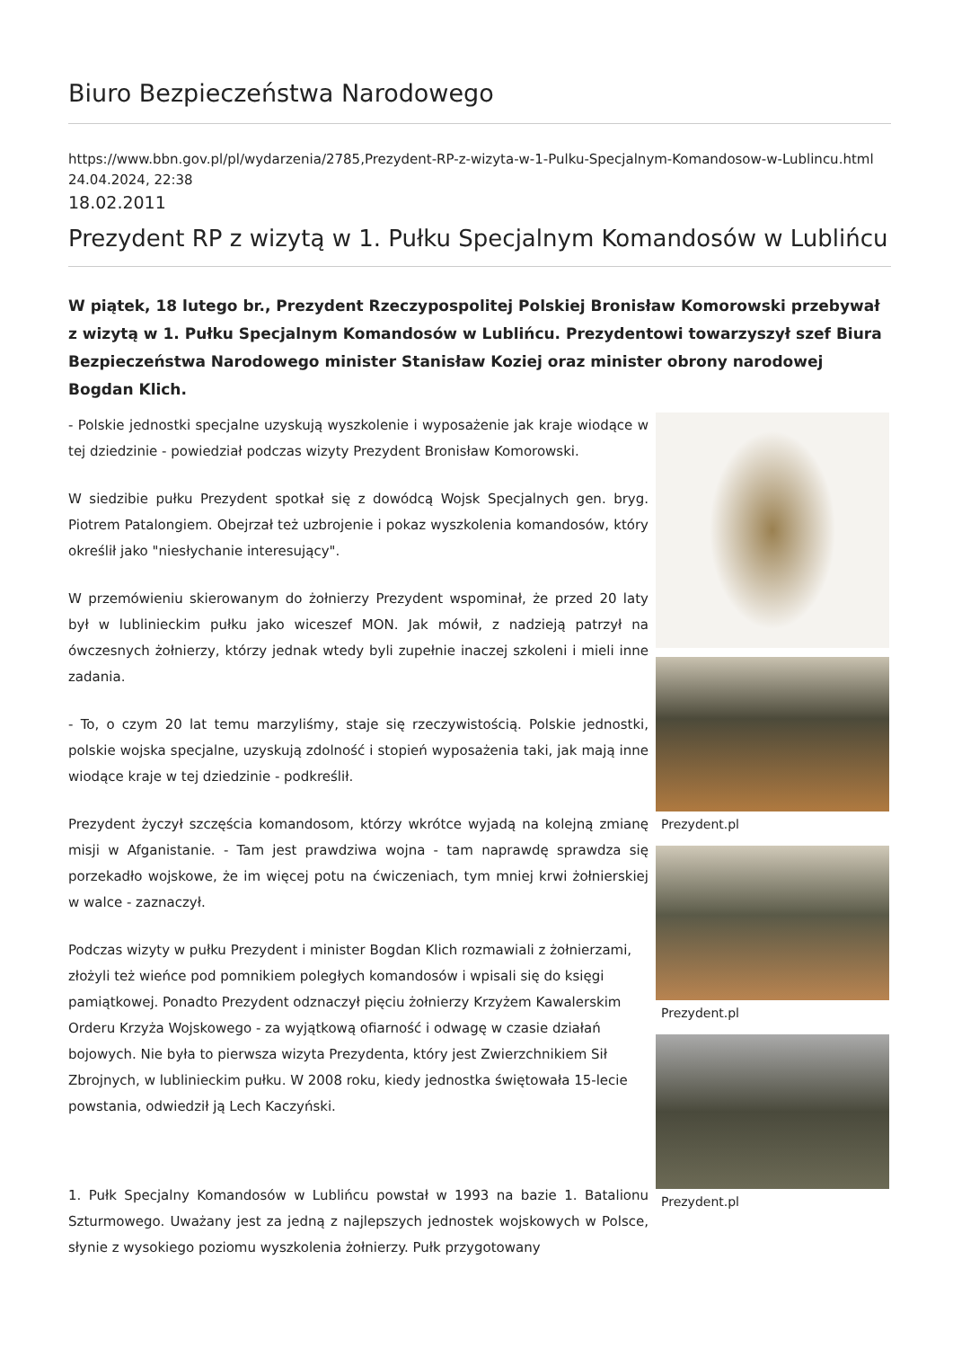Biuro Bezpieczeństwa Narodowego
https://www.bbn.gov.pl/pl/wydarzenia/2785,Prezydent-RP-z-wizyta-w-1-Pulku-Specjalnym-Komandosow-w-Lublincu.html
24.04.2024, 22:38
18.02.2011
Prezydent RP z wizytą w 1. Pułku Specjalnym Komandosów w Lublińcu
W piątek, 18 lutego br., Prezydent Rzeczypospolitej Polskiej Bronisław Komorowski przebywał z wizytą w 1. Pułku Specjalnym Komandosów w Lublińcu. Prezydentowi towarzyszył szef Biura Bezpieczeństwa Narodowego minister Stanisław Koziej oraz minister obrony narodowej Bogdan Klich.
- Polskie jednostki specjalne uzyskują wyszkolenie i wyposażenie jak kraje wiodące w tej dziedzinie - powiedział podczas wizyty Prezydent Bronisław Komorowski.
W siedzibie pułku Prezydent spotkał się z dowódcą Wojsk Specjalnych gen. bryg. Piotrem Patalongiem. Obejrzał też uzbrojenie i pokaz wyszkolenia komandosów, który określił jako "niesłychanie interesujący".
W przemówieniu skierowanym do żołnierzy Prezydent wspominał, że przed 20 laty był w lublinieckim pułku jako wiceszef MON. Jak mówił, z nadzieją patrzył na ówczesnych żołnierzy, którzy jednak wtedy byli zupełnie inaczej szkoleni i mieli inne zadania.
- To, o czym 20 lat temu marzyliśmy, staje się rzeczywistością. Polskie jednostki, polskie wojska specjalne, uzyskują zdolność i stopień wyposażenia taki, jak mają inne wiodące kraje w tej dziedzinie - podkreślił.
Prezydent życzył szczęścia komandosom, którzy wkrótce wyjadą na kolejną zmianę misji w Afganistanie. - Tam jest prawdziwa wojna - tam naprawdę sprawdza się porzekadło wojskowe, że im więcej potu na ćwiczeniach, tym mniej krwi żołnierskiej w walce - zaznaczył.
Podczas wizyty w pułku Prezydent i minister Bogdan Klich rozmawiali z żołnierzami, złożyli też wieńce pod pomnikiem poległych komandosów i wpisali się do księgi pamiątkowej. Ponadto Prezydent odznaczył pięciu żołnierzy Krzyżem Kawalerskim Orderu Krzyża Wojskowego - za wyjątkową ofiarność i odwagę w czasie działań bojowych. Nie była to pierwsza wizyta Prezydenta, który jest Zwierzchnikiem Sił Zbrojnych, w lublinieckim pułku. W 2008 roku, kiedy jednostka świętowała 15-lecie powstania, odwiedził ją Lech Kaczyński.
1. Pułk Specjalny Komandosów w Lublińcu powstał w 1993 na bazie 1. Batalionu Szturmowego. Uważany jest za jedną z najlepszych jednostek wojskowych w Polsce, słynie z wysokiego poziomu wyszkolenia żołnierzy. Pułk przygotowany
Prezydent.pl
Prezydent.pl
Prezydent.pl